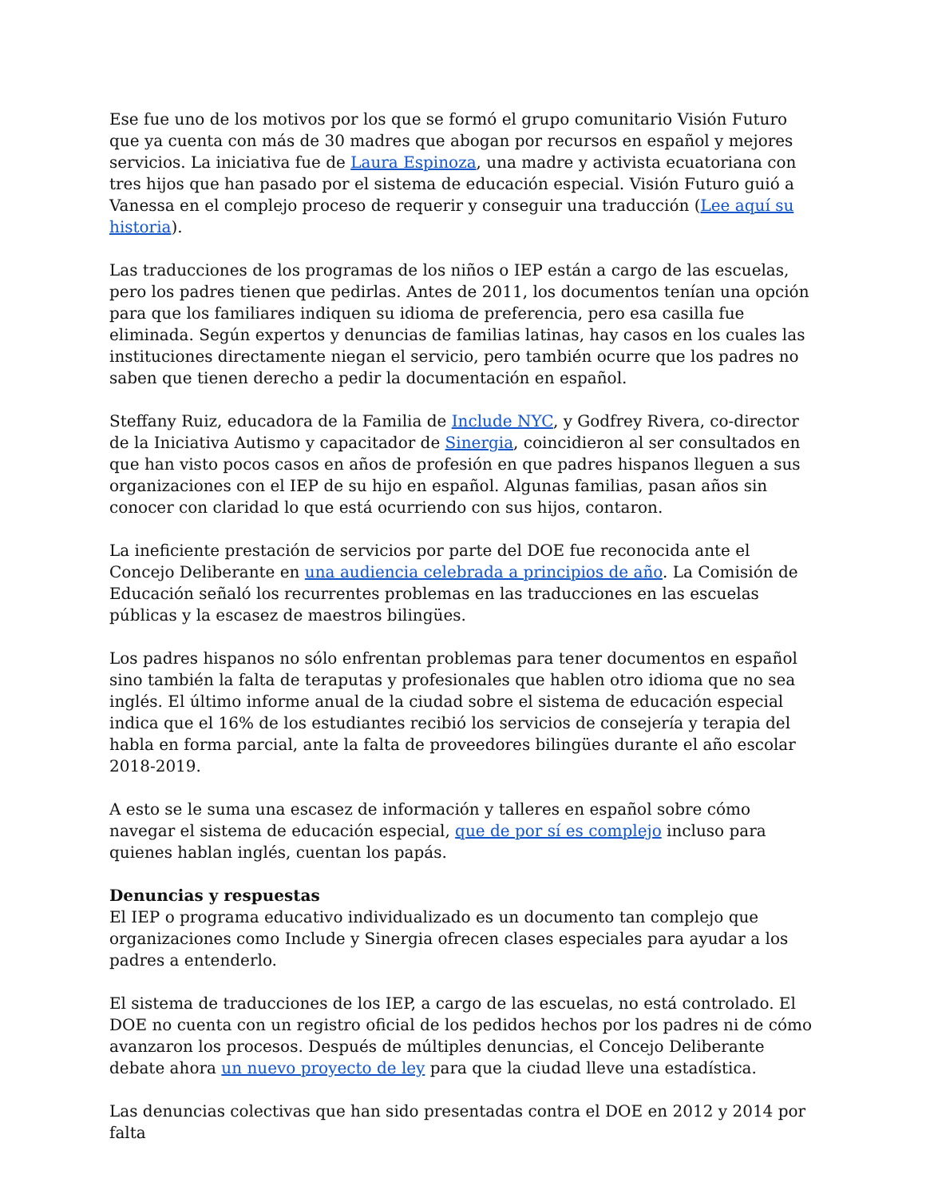Ese fue uno de los motivos por los que se formó el grupo comunitario Visión Futuro que ya cuenta con más de 30 madres que abogan por recursos en español y mejores servicios. La iniciativa fue de Laura Espinoza, una madre y activista ecuatoriana con tres hijos que han pasado por el sistema de educación especial. Visión Futuro guió a Vanessa en el complejo proceso de requerir y conseguir una traducción (Lee aquí su historia).
Las traducciones de los programas de los niños o IEP están a cargo de las escuelas, pero los padres tienen que pedirlas. Antes de 2011, los documentos tenían una opción para que los familiares indiquen su idioma de preferencia, pero esa casilla fue eliminada. Según expertos y denuncias de familias latinas, hay casos en los cuales las instituciones directamente niegan el servicio, pero también ocurre que los padres no saben que tienen derecho a pedir la documentación en español.
Steffany Ruiz, educadora de la Familia de Include NYC, y Godfrey Rivera, co-director de la Iniciativa Autismo y capacitador de Sinergia, coincidieron al ser consultados en que han visto pocos casos en años de profesión en que padres hispanos lleguen a sus organizaciones con el IEP de su hijo en español. Algunas familias, pasan años sin conocer con claridad lo que está ocurriendo con sus hijos, contaron.
La ineficiente prestación de servicios por parte del DOE fue reconocida ante el Concejo Deliberante en una audiencia celebrada a principios de año. La Comisión de Educación señaló los recurrentes problemas en las traducciones en las escuelas públicas y la escasez de maestros bilingües.
Los padres hispanos no sólo enfrentan problemas para tener documentos en español sino también la falta de teraputas y profesionales que hablen otro idioma que no sea inglés. El último informe anual de la ciudad sobre el sistema de educación especial indica que el 16% de los estudiantes recibió los servicios de consejería y terapia del habla en forma parcial, ante la falta de proveedores bilingües durante el año escolar 2018-2019.
A esto se le suma una escasez de información y talleres en español sobre cómo navegar el sistema de educación especial, que de por sí es complejo incluso para quienes hablan inglés, cuentan los papás.
Denuncias y respuestas
El IEP o programa educativo individualizado es un documento tan complejo que organizaciones como Include y Sinergia ofrecen clases especiales para ayudar a los padres a entenderlo.
El sistema de traducciones de los IEP, a cargo de las escuelas, no está controlado. El DOE no cuenta con un registro oficial de los pedidos hechos por los padres ni de cómo avanzaron los procesos. Después de múltiples denuncias, el Concejo Deliberante debate ahora un nuevo proyecto de ley para que la ciudad lleve una estadística.
Las denuncias colectivas que han sido presentadas contra el DOE en 2012 y 2014 por falta